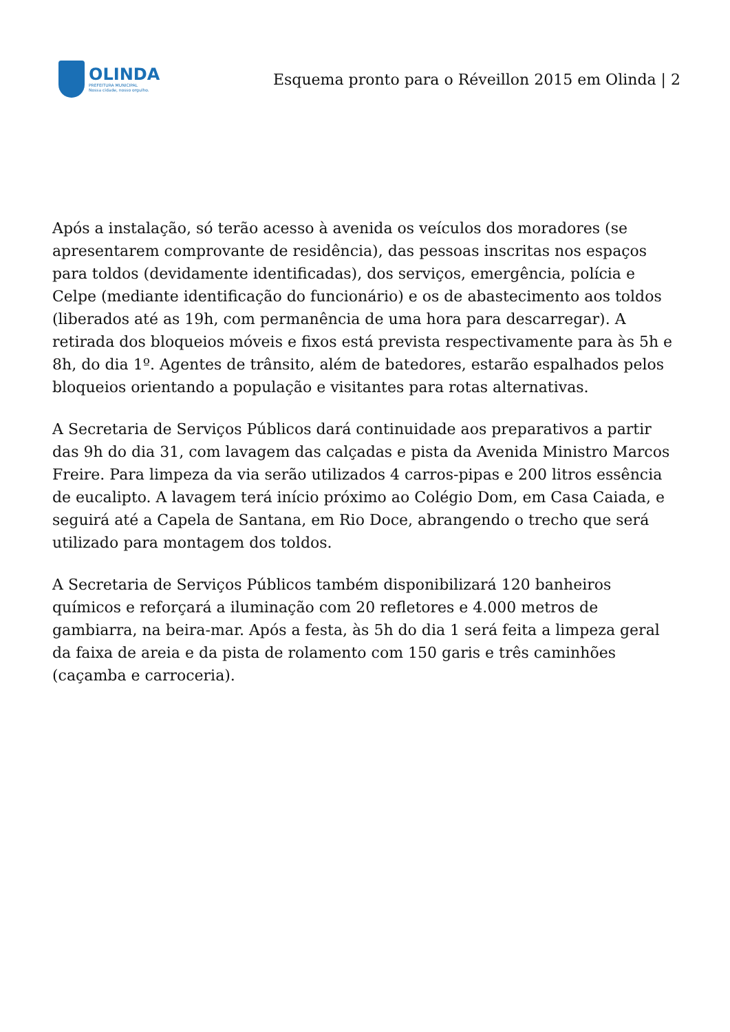OLINDA
PREFEITURA MUNICIPAL
Nossa cidade, nosso orgulho.
Esquema pronto para o Réveillon 2015 em Olinda | 2
Após a instalação, só terão acesso à avenida os veículos dos moradores (se apresentarem comprovante de residência), das pessoas inscritas nos espaços para toldos (devidamente identificadas), dos serviços, emergência, polícia e Celpe (mediante identificação do funcionário) e os de abastecimento aos toldos (liberados até as 19h, com permanência de uma hora para descarregar). A retirada dos bloqueios móveis e fixos está prevista respectivamente para às 5h e 8h, do dia 1º. Agentes de trânsito, além de batedores, estarão espalhados pelos bloqueios orientando a população e visitantes para rotas alternativas.
A Secretaria de Serviços Públicos dará continuidade aos preparativos a partir das 9h do dia 31, com lavagem das calçadas e pista da Avenida Ministro Marcos Freire. Para limpeza da via serão utilizados 4 carros-pipas e 200 litros essência de eucalipto. A lavagem terá início próximo ao Colégio Dom, em Casa Caiada, e seguirá até a Capela de Santana, em Rio Doce, abrangendo o trecho que será utilizado para montagem dos toldos.
A Secretaria de Serviços Públicos também disponibilizará 120 banheiros químicos e reforçará a iluminação com 20 refletores e 4.000 metros de gambiarra, na beira-mar. Após a festa, às 5h do dia 1 será feita a limpeza geral da faixa de areia e da pista de rolamento com 150 garis e três caminhões (caçamba e carroceria).